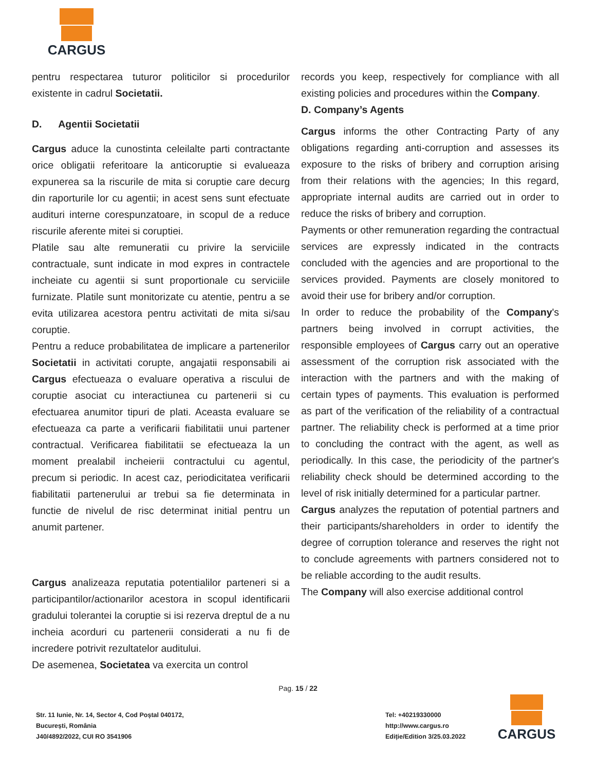CARGUS
pentru respectarea tuturor politicilor si procedurilor existente in cadrul Societatii.
D. Agentii Societatii
Cargus aduce la cunostinta celeilalte parti contractante orice obligatii referitoare la anticoruptie si evalueaza expunerea sa la riscurile de mita si coruptie care decurg din raporturile lor cu agentii; in acest sens sunt efectuate audituri interne corespunzatoare, in scopul de a reduce riscurile aferente mitei si coruptiei.
Platile sau alte remuneratii cu privire la serviciile contractuale, sunt indicate in mod expres in contractele incheiate cu agentii si sunt proportionale cu serviciile furnizate. Platile sunt monitorizate cu atentie, pentru a se evita utilizarea acestora pentru activitati de mita si/sau coruptie.
Pentru a reduce probabilitatea de implicare a partenerilor Societatii in activitati corupte, angajatii responsabili ai Cargus efectueaza o evaluare operativa a riscului de coruptie asociat cu interactiunea cu partenerii si cu efectuarea anumitor tipuri de plati. Aceasta evaluare se efectueaza ca parte a verificarii fiabilitatii unui partener contractual. Verificarea fiabilitatii se efectueaza la un moment prealabil incheierii contractului cu agentul, precum si periodic. In acest caz, periodicitatea verificarii fiabilitatii partenerului ar trebui sa fie determinata in functie de nivelul de risc determinat initial pentru un anumit partener.
Cargus analizeaza reputatia potentialilor parteneri si a participantilor/actionarilor acestora in scopul identificarii gradului tolerantei la coruptie si isi rezerva dreptul de a nu incheia acorduri cu partenerii considerati a nu fi de incredere potrivit rezultatelor auditului.
De asemenea, Societatea va exercita un control
records you keep, respectively for compliance with all existing policies and procedures within the Company.
D. Company’s Agents
Cargus informs the other Contracting Party of any obligations regarding anti-corruption and assesses its exposure to the risks of bribery and corruption arising from their relations with the agencies; In this regard, appropriate internal audits are carried out in order to reduce the risks of bribery and corruption.
Payments or other remuneration regarding the contractual services are expressly indicated in the contracts concluded with the agencies and are proportional to the services provided. Payments are closely monitored to avoid their use for bribery and/or corruption.
In order to reduce the probability of the Company's partners being involved in corrupt activities, the responsible employees of Cargus carry out an operative assessment of the corruption risk associated with the interaction with the partners and with the making of certain types of payments. This evaluation is performed as part of the verification of the reliability of a contractual partner. The reliability check is performed at a time prior to concluding the contract with the agent, as well as periodically. In this case, the periodicity of the partner's reliability check should be determined according to the level of risk initially determined for a particular partner.
Cargus analyzes the reputation of potential partners and their participants/shareholders in order to identify the degree of corruption tolerance and reserves the right not to conclude agreements with partners considered not to be reliable according to the audit results.
The Company will also exercise additional control
Pag. 15 / 22
Str. 11 Iunie, Nr. 14, Sector 4, Cod Poștal 040172,
București, România
J40/4892/2022, CUI RO 3541906
Tel: +40219330000
http://www.cargus.ro
Ediție/Edition 3/25.03.2022
CARGUS